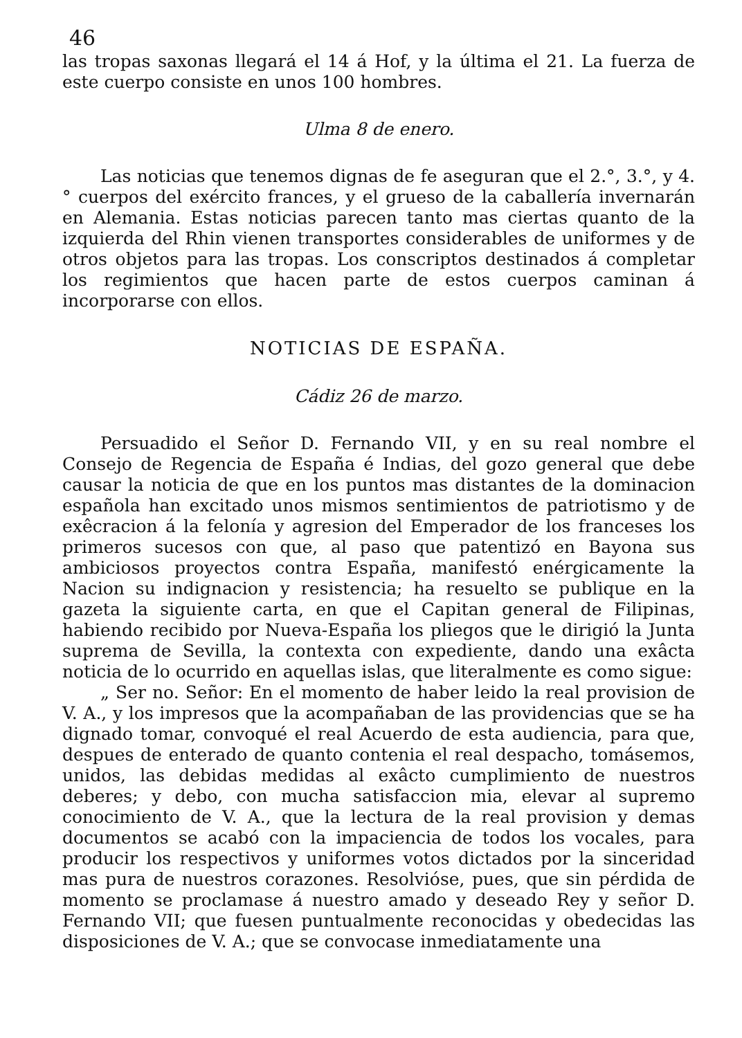46
las tropas saxonas llegará el 14 á Hof, y la última el 21. La fuerza de este cuerpo consiste en unos 10⁠0 hombres.
Ulma 8 de enero.
Las noticias que tenemos dignas de fe aseguran que el 2.°, 3.°, y 4.° cuerpos del exército frances, y el grueso de la caballería invernarán en Alemania. Estas noticias parecen tanto mas ciertas quanto de la izquierda del Rhin vienen transportes considerables de uniformes y de otros objetos para las tropas. Los conscriptos destinados á completar los regimientos que hacen parte de estos cuerpos caminan á incorporarse con ellos.
NOTICIAS DE ESPAÑA.
Cádiz 26 de marzo.
Persuadido el Señor D. Fernando VII, y en su real nombre el Consejo de Regencia de España é Indias, del gozo general que debe causar la noticia de que en los puntos mas distantes de la dominacion española han excitado unos mismos sentimientos de patriotismo y de exêcracion á la felonía y agresion del Emperador de los franceses los primeros sucesos con que, al paso que patentizó en Bayona sus ambiciosos proyectos contra España, manifestó enérgicamente la Nacion su indignacion y resistencia; ha resuelto se publique en la gazeta la siguiente carta, en que el Capitan general de Filipinas, habiendo recibido por Nueva-España los pliegos que le dirigió la Junta suprema de Sevilla, la contexta con expediente, dando una exâcta noticia de lo ocurrido en aquellas islas, que literalmente es como sigue:
„ Ser no. Señor: En el momento de haber leido la real provision de V. A., y los impresos que la acompañaban de las providencias que se ha dignado tomar, convoqué el real Acuerdo de esta audiencia, para que, despues de enterado de quanto contenia el real despacho, tomásemos, unidos, las debidas medidas al exâcto cumplimiento de nuestros deberes; y debo, con mucha satisfaccion mia, elevar al supremo conocimiento de V. A., que la lectura de la real provision y demas documentos se acabó con la impaciencia de todos los vocales, para producir los respectivos y uniformes votos dictados por la sinceridad mas pura de nuestros corazones. Resolvióse, pues, que sin pérdida de momento se proclamase á nuestro amado y deseado Rey y señor D. Fernando VII; que fuesen puntualmente reconocidas y obedecidas las disposiciones de V. A.; que se convocase inmediatamente una